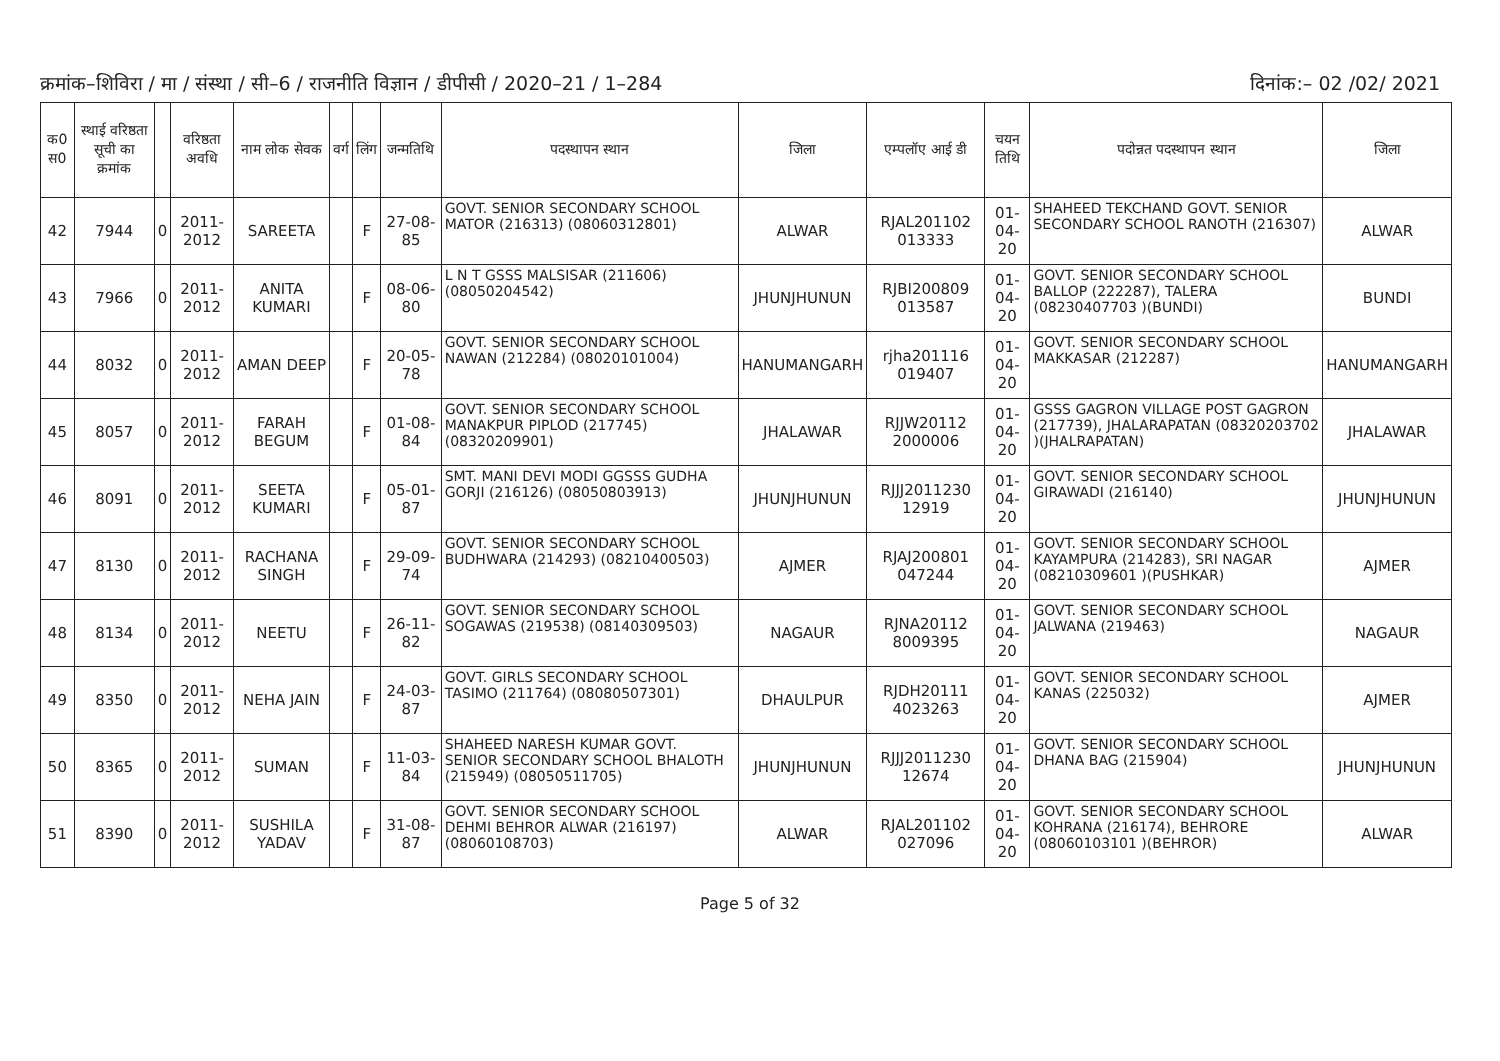क्रमांक–शिविरा / मा / संस्था / सी–6 / राजनीति विज्ञान / डीपीसी / 2020–21 / 1–284 दिनांक:– 02 /02/ 2021
| क0 स0 | स्थाई वरिष्ठता सूची का क्रमांक | | वरिष्ठता अवधि | नाम लोक सेवक | वर्ग | लिंग | जन्मतिथि | पदस्थापन स्थान | जिला | एम्पलॉए आई डी | चयन तिथि | पदोन्नत पदस्थापन स्थान | जिला |
| --- | --- | --- | --- | --- | --- | --- | --- | --- | --- | --- | --- | --- | --- |
| 42 | 7944 | 0 | 2011-2012 | SAREETA | | F | 27-08-85 | GOVT. SENIOR SECONDARY SCHOOL MATOR (216313) (08060312801) | ALWAR | RJAL201102 013333 | 01-04-20 | SHAHEED TEKCHAND GOVT. SENIOR SECONDARY SCHOOL RANOTH (216307) | ALWAR |
| 43 | 7966 | 0 | 2011-2012 | ANITA KUMARI | | F | 08-06-80 | L N T GSSS MALSISAR (211606) (08050204542) | JHUNJHUNUN | RJBI200809 013587 | 01-04-20 | GOVT. SENIOR SECONDARY SCHOOL BALLOP (222287), TALERA (08230407703 )(BUNDI) | BUNDI |
| 44 | 8032 | 0 | 2011-2012 | AMAN DEEP | | F | 20-05-78 | GOVT. SENIOR SECONDARY SCHOOL NAWAN (212284) (08020101004) | HANUMANGARH | rjha201116 019407 | 01-04-20 | GOVT. SENIOR SECONDARY SCHOOL MAKKASAR (212287) | HANUMANGARH |
| 45 | 8057 | 0 | 2011-2012 | FARAH BEGUM | | F | 01-08-84 | GOVT. SENIOR SECONDARY SCHOOL MANAKPUR PIPLOD (217745) (08320209901) | JHALAWAR | RJJW20112 2000006 | 01-04-20 | GSSS GAGRON VILLAGE POST GAGRON (217739), JHALARAPATAN (08320203702 )(JHALRAPATAN) | JHALAWAR |
| 46 | 8091 | 0 | 2011-2012 | SEETA KUMARI | | F | 05-01-87 | SMT. MANI DEVI MODI GGSSS GUDHA GORJI (216126) (08050803913) | JHUNJHUNUN | RJJJ2011230 12919 | 01-04-20 | GOVT. SENIOR SECONDARY SCHOOL GIRAWADI (216140) | JHUNJHUNUN |
| 47 | 8130 | 0 | 2011-2012 | RACHANA SINGH | | F | 29-09-74 | GOVT. SENIOR SECONDARY SCHOOL BUDHWARA (214293) (08210400503) | AJMER | RJAJ200801 047244 | 01-04-20 | GOVT. SENIOR SECONDARY SCHOOL KAYAMPURA (214283), SRI NAGAR (08210309601 )(PUSHKAR) | AJMER |
| 48 | 8134 | 0 | 2011-2012 | NEETU | | F | 26-11-82 | GOVT. SENIOR SECONDARY SCHOOL SOGAWAS (219538) (08140309503) | NAGAUR | RJNA20112 8009395 | 01-04-20 | GOVT. SENIOR SECONDARY SCHOOL JALWANA (219463) | NAGAUR |
| 49 | 8350 | 0 | 2011-2012 | NEHA JAIN | | F | 24-03-87 | GOVT. GIRLS SECONDARY SCHOOL TASIMO (211764) (08080507301) | DHAULPUR | RJDH20111 4023263 | 01-04-20 | GOVT. SENIOR SECONDARY SCHOOL KANAS (225032) | AJMER |
| 50 | 8365 | 0 | 2011-2012 | SUMAN | | F | 11-03-84 | SHAHEED NARESH KUMAR GOVT. SENIOR SECONDARY SCHOOL BHALOTH (215949) (08050511705) | JHUNJHUNUN | RJJJ2011230 12674 | 01-04-20 | GOVT. SENIOR SECONDARY SCHOOL DHANA BAG (215904) | JHUNJHUNUN |
| 51 | 8390 | 0 | 2011-2012 | SUSHILA YADAV | | F | 31-08-87 | GOVT. SENIOR SECONDARY SCHOOL DEHMI BEHROR ALWAR (216197) (08060108703) | ALWAR | RJAL201102 027096 | 01-04-20 | GOVT. SENIOR SECONDARY SCHOOL KOHRANA (216174), BEHRORE (08060103101 )(BEHROR) | ALWAR |
Page 5 of 32